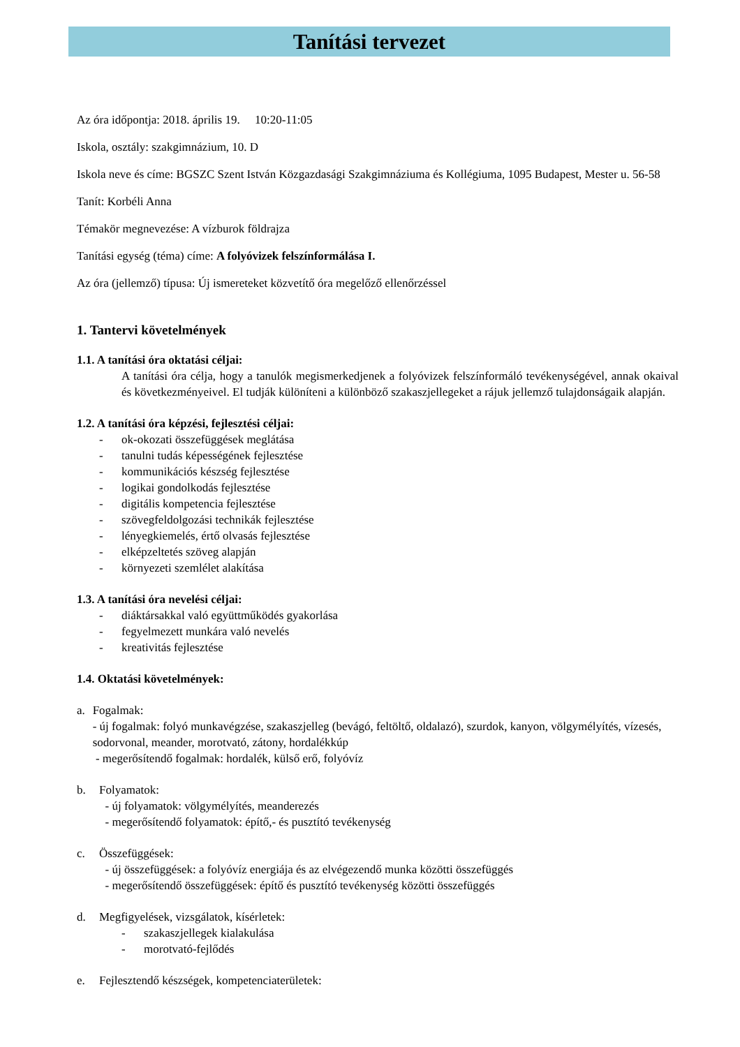Tanítási tervezet
Az óra időpontja: 2018. április 19. 10:20-11:05
Iskola, osztály: szakgimnázium, 10. D
Iskola neve és címe: BGSZC Szent István Közgazdasági Szakgimnáziuma és Kollégiuma, 1095 Budapest, Mester u. 56-58
Tanít: Korbéli Anna
Témakör megnevezése: A vízburok földrajza
Tanítási egység (téma) címe: A folyóvizek felszínformálása I.
Az óra (jellemző) típusa: Új ismereteket közvetítő óra megelőző ellenőrzéssel
1. Tantervi követelmények
1.1. A tanítási óra oktatási céljai:
A tanítási óra célja, hogy a tanulók megismerkedjenek a folyóvizek felszínformáló tevékenységével, annak okaival és következményeivel. El tudják különíteni a különböző szakaszjellegeket a rájuk jellemző tulajdonságaik alapján.
1.2. A tanítási óra képzési, fejlesztési céljai:
- ok-okozati összefüggések meglátása
- tanulni tudás képességének fejlesztése
- kommunikációs készség fejlesztése
- logikai gondolkodás fejlesztése
- digitális kompetencia fejlesztése
- szövegfeldolgozási technikák fejlesztése
- lényegkiemelés, értő olvasás fejlesztése
- elképzeltetés szöveg alapján
- környezeti szemlélet alakítása
1.3. A tanítási óra nevelési céljai:
- diáktársakkal való együttműködés gyakorlása
- fegyelmezett munkára való nevelés
- kreativitás fejlesztése
1.4. Oktatási követelmények:
a. Fogalmak:
- új fogalmak: folyó munkavégzése, szakaszjelleg (bevágó, feltöltő, oldalazó), szurdok, kanyon, völgymélyítés, vízesés, sodorvonal, meander, morotvató, zátony, hordalékkúp
- megerősítendő fogalmak: hordalék, külső erő, folyóvíz
b. Folyamatok:
- új folyamatok: völgymélyítés, meanderezés
- megerősítendő folyamatok: építő,- és pusztító tevékenység
c. Összefüggések:
- új összefüggések: a folyóvíz energiája és az elvégezendő munka közötti összefüggés
- megerősítendő összefüggések: építő és pusztító tevékenység közötti összefüggés
d. Megfigyelések, vizsgálatok, kísérletek:
- szakaszjellegek kialakulása
- morotvató-fejlődés
e. Fejlesztendő készségek, kompetenciaterületek: